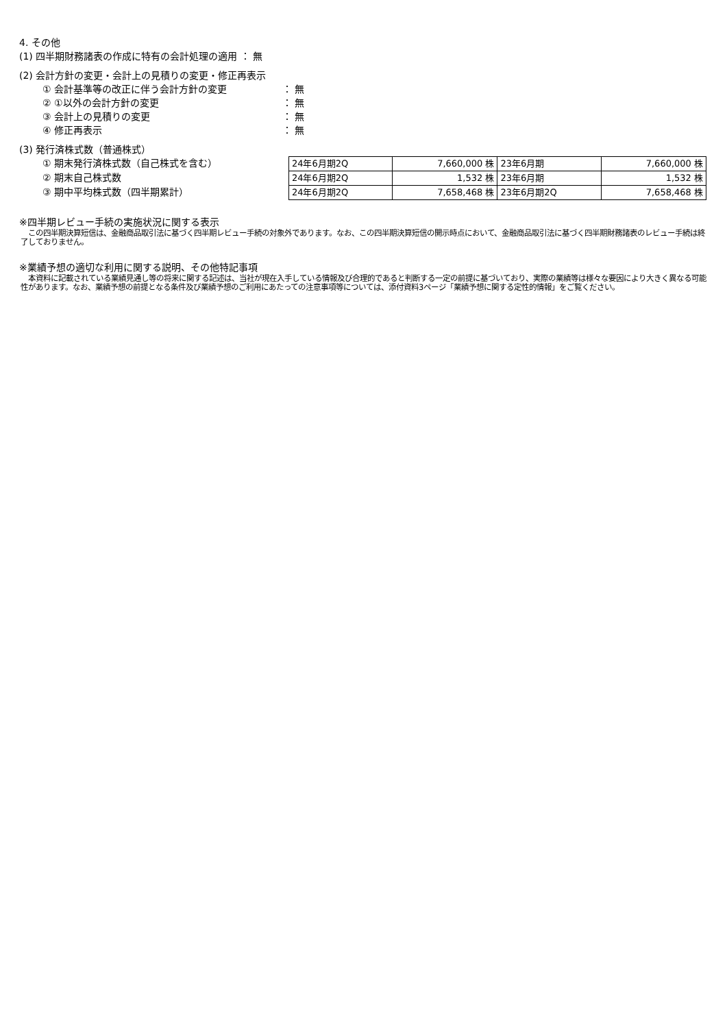4. その他
(1) 四半期財務諸表の作成に特有の会計処理の適用 ： 無
(2) 会計方針の変更・会計上の見積りの変更・修正再表示
① 会計基準等の改正に伴う会計方針の変更 ： 無
② ①以外の会計方針の変更 ： 無
③ 会計上の見積りの変更 ： 無
④ 修正再表示 ： 無
(3) 発行済株式数（普通株式）
① 期末発行済株式数（自己株式を含む）
② 期末自己株式数
③ 期中平均株式数（四半期累計）
| 24年6月期2Q | 7,660,000 株 | 23年6月期 | 7,660,000 株 |
| 24年6月期2Q | 1,532 株 | 23年6月期 | 1,532 株 |
| 24年6月期2Q | 7,658,468 株 | 23年6月期2Q | 7,658,468 株 |
※四半期レビュー手続の実施状況に関する表示
　この四半期決算短信は、金融商品取引法に基づく四半期レビュー手続の対象外であります。なお、この四半期決算短信の開示時点において、金融商品取引法に基づく四半期財務諸表のレビュー手続は終了しておりません。
※業績予想の適切な利用に関する説明、その他特記事項
　本資料に記載されている業績見通し等の将来に関する記述は、当社が現在入手している情報及び合理的であると判断する一定の前提に基づいており、実際の業績等は様々な要因により大きく異なる可能性があります。なお、業績予想の前提となる条件及び業績予想のご利用にあたっての注意事項等については、添付資料3ページ「業績予想に関する定性的情報」をご覧ください。